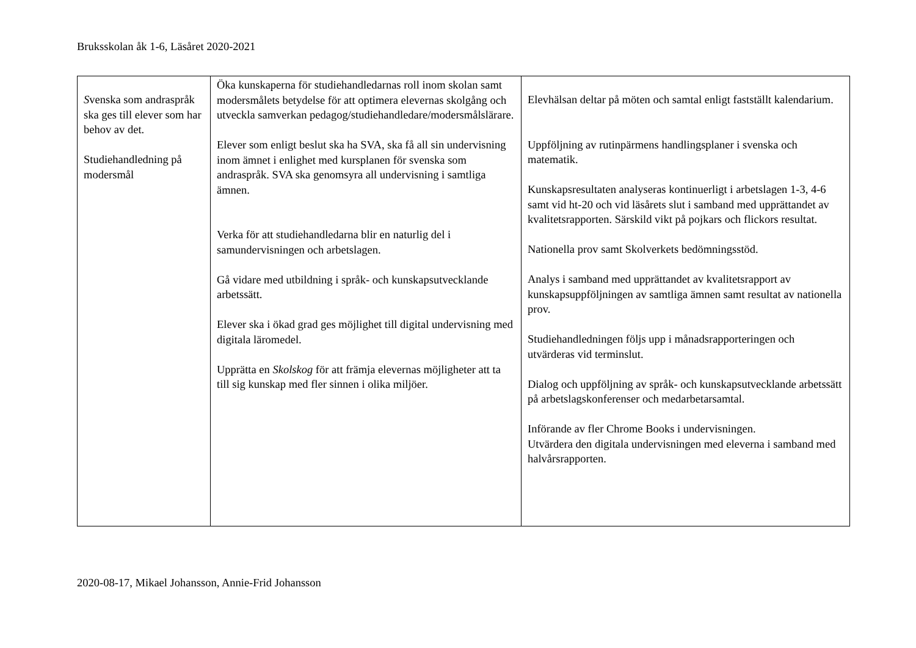Bruksskolan åk 1-6, Läsåret 2020-2021
| S venska som andraspråk ska ges till elever som har behov av det. Studiehandledning på modersmål | Öka kunskaperna för studiehandledarnas roll inom skolan samt modersmålets betydelse för att optimera elevernas skolgång och utveckla samverkan pedagog/studiehandledare/modersmålslärare. Elever som enligt beslut ska ha SVA, ska få all sin undervisning inom ämnet i enlighet med kursplanen för svenska som andraspråk. SVA ska genomsyra all undervisning i samtliga ämnen. Verka för att studiehandledarna blir en naturlig del i samundervisningen och arbetslagen. Gå vidare med utbildning i språk- och kunskapsutvecklande arbetssätt. Elever ska i ökad grad ges möjlighet till digital undervisning med digitala läromedel. Upprätta en Skolskog för att främja elevernas möjligheter att ta till sig kunskap med fler sinnen i olika miljöer. | Elevhälsan deltar på möten och samtal enligt fastställt kalendarium. Uppföljning av rutinpärmens handlingsplaner i svenska och matematik. Kunskapsresultaten analyseras kontinuerligt i arbetslagen 1-3, 4-6 samt vid ht-20 och vid läsårets slut i samband med upprättandet av kvalitetsrapporten. Särskild vikt på pojkars och flickors resultat. Nationella prov samt Skolverkets bedömningsstöd. Analys i samband med upprättandet av kvalitetsrapport av kunskapsuppföljningen av samtliga ämnen samt resultat av nationella prov. Studiehandledningen följs upp i månadsrapporteringen och utvärderas vid terminslut. Dialog och uppföljning av språk- och kunskapsutvecklande arbetssätt på arbetslagskonferenser och medarbetarsamtal. Införande av fler Chrome Books i undervisningen. Utvärdera den digitala undervisningen med eleverna i samband med halvårsrapporten. |
2020-08-17, Mikael Johansson, Annie-Frid Johansson